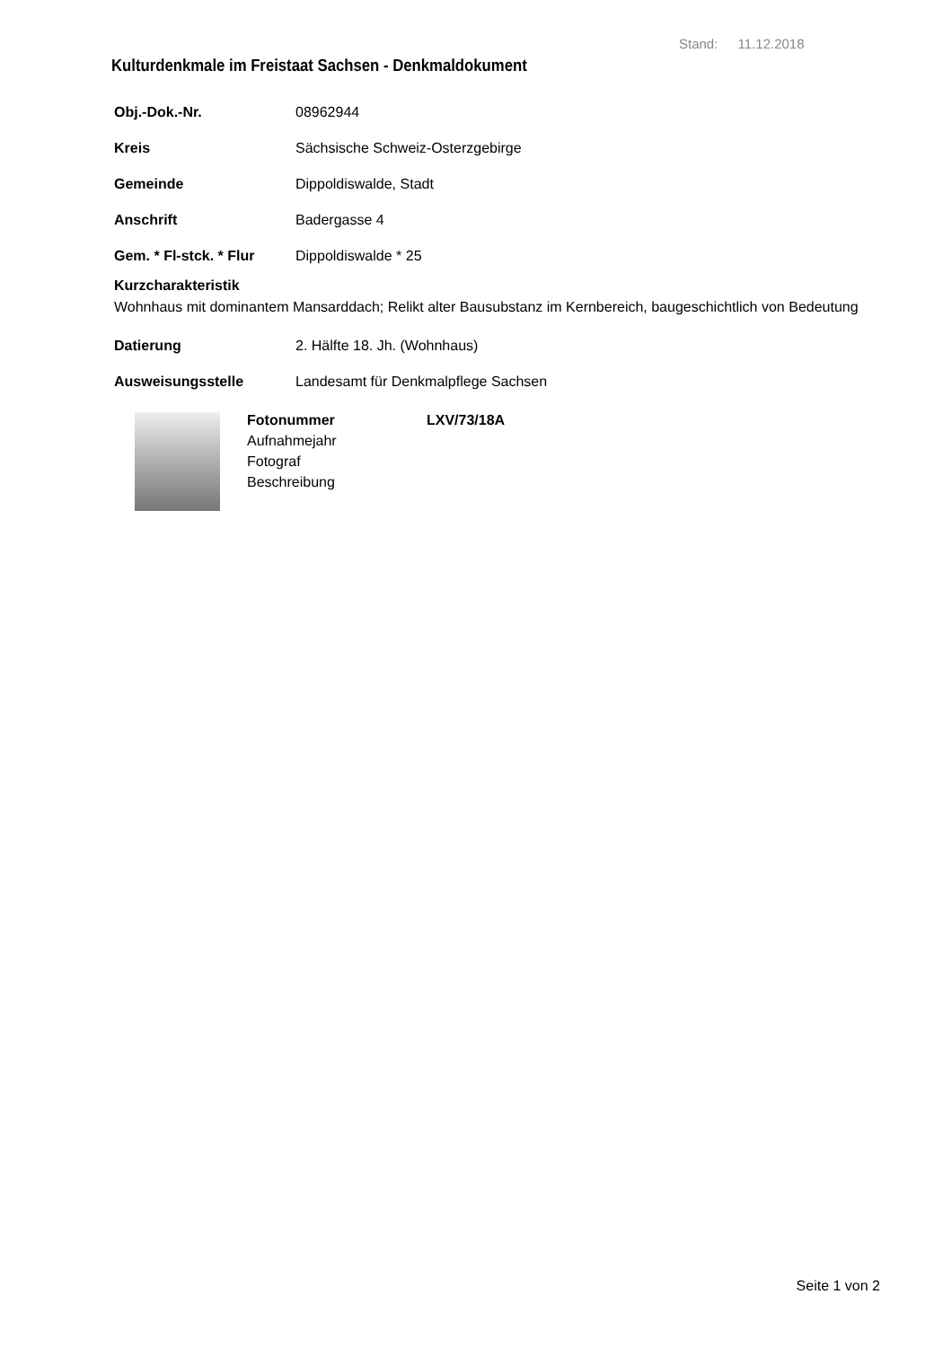Stand: 11.12.2018
Kulturdenkmale im Freistaat Sachsen - Denkmaldokument
Obj.-Dok.-Nr. 08962944
Kreis Sächsische Schweiz-Osterzgebirge
Gemeinde Dippoldiswalde, Stadt
Anschrift Badergasse 4
Gem. * Fl-stck. * Flur Dippoldiswalde * 25
Kurzcharakteristik
Wohnhaus mit dominantem Mansarddach; Relikt alter Bausubstanz im Kernbereich, baugeschichtlich von Bedeutung
Datierung 2. Hälfte 18. Jh. (Wohnhaus)
Ausweisungsstelle Landesamt für Denkmalpflege Sachsen
Fotonummer
Aufnahmejahr
Fotograf
Beschreibung
LXV/73/18A
Seite 1 von 2